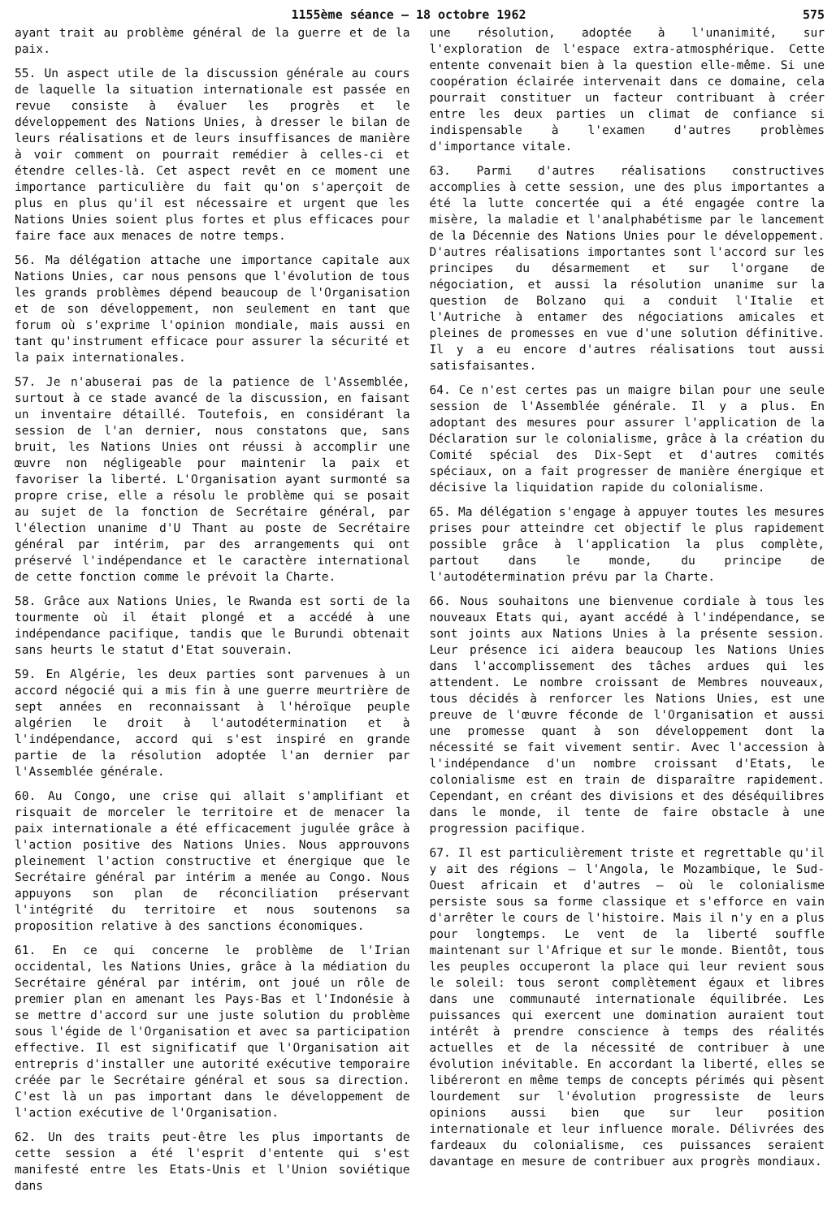1155ème séance — 18 octobre 1962 575
ayant trait au problème général de la guerre et de la paix.
55. Un aspect utile de la discussion générale au cours de laquelle la situation internationale est passée en revue consiste à évaluer les progrès et le développement des Nations Unies, à dresser le bilan de leurs réalisations et de leurs insuffisances de manière à voir comment on pourrait remédier à celles-ci et étendre celles-là. Cet aspect revêt en ce moment une importance particulière du fait qu'on s'aperçoit de plus en plus qu'il est nécessaire et urgent que les Nations Unies soient plus fortes et plus efficaces pour faire face aux menaces de notre temps.
56. Ma délégation attache une importance capitale aux Nations Unies, car nous pensons que l'évolution de tous les grands problèmes dépend beaucoup de l'Organisation et de son développement, non seulement en tant que forum où s'exprime l'opinion mondiale, mais aussi en tant qu'instrument efficace pour assurer la sécurité et la paix internationales.
57. Je n'abuserai pas de la patience de l'Assemblée, surtout à ce stade avancé de la discussion, en faisant un inventaire détaillé. Toutefois, en considérant la session de l'an dernier, nous constatons que, sans bruit, les Nations Unies ont réussi à accomplir une œuvre non négligeable pour maintenir la paix et favoriser la liberté. L'Organisation ayant surmonté sa propre crise, elle a résolu le problème qui se posait au sujet de la fonction de Secrétaire général, par l'élection unanime d'U Thant au poste de Secrétaire général par intérim, par des arrangements qui ont préservé l'indépendance et le caractère international de cette fonction comme le prévoit la Charte.
58. Grâce aux Nations Unies, le Rwanda est sorti de la tourmente où il était plongé et a accédé à une indépendance pacifique, tandis que le Burundi obtenait sans heurts le statut d'Etat souverain.
59. En Algérie, les deux parties sont parvenues à un accord négocié qui a mis fin à une guerre meurtrière de sept années en reconnaissant à l'héroïque peuple algérien le droit à l'autodétermination et à l'indépendance, accord qui s'est inspiré en grande partie de la résolution adoptée l'an dernier par l'Assemblée générale.
60. Au Congo, une crise qui allait s'amplifiant et risquait de morceler le territoire et de menacer la paix internationale a été efficacement jugulée grâce à l'action positive des Nations Unies. Nous approuvons pleinement l'action constructive et énergique que le Secrétaire général par intérim a menée au Congo. Nous appuyons son plan de réconciliation préservant l'intégrité du territoire et nous soutenons sa proposition relative à des sanctions économiques.
61. En ce qui concerne le problème de l'Irian occidental, les Nations Unies, grâce à la médiation du Secrétaire général par intérim, ont joué un rôle de premier plan en amenant les Pays-Bas et l'Indonésie à se mettre d'accord sur une juste solution du problème sous l'égide de l'Organisation et avec sa participation effective. Il est significatif que l'Organisation ait entrepris d'installer une autorité exécutive temporaire créée par le Secrétaire général et sous sa direction. C'est là un pas important dans le développement de l'action exécutive de l'Organisation.
62. Un des traits peut-être les plus importants de cette session a été l'esprit d'entente qui s'est manifesté entre les Etats-Unis et l'Union soviétique dans
une résolution, adoptée à l'unanimité, sur l'exploration de l'espace extra-atmosphérique. Cette entente convenait bien à la question elle-même. Si une coopération éclairée intervenait dans ce domaine, cela pourrait constituer un facteur contribuant à créer entre les deux parties un climat de confiance si indispensable à l'examen d'autres problèmes d'importance vitale.
63. Parmi d'autres réalisations constructives accomplies à cette session, une des plus importantes a été la lutte concertée qui a été engagée contre la misère, la maladie et l'analphabétisme par le lancement de la Décennie des Nations Unies pour le développement. D'autres réalisations importantes sont l'accord sur les principes du désarmement et sur l'organe de négociation, et aussi la résolution unanime sur la question de Bolzano qui a conduit l'Italie et l'Autriche à entamer des négociations amicales et pleines de promesses en vue d'une solution définitive. Il y a eu encore d'autres réalisations tout aussi satisfaisantes.
64. Ce n'est certes pas un maigre bilan pour une seule session de l'Assemblée générale. Il y a plus. En adoptant des mesures pour assurer l'application de la Déclaration sur le colonialisme, grâce à la création du Comité spécial des Dix-Sept et d'autres comités spéciaux, on a fait progresser de manière énergique et décisive la liquidation rapide du colonialisme.
65. Ma délégation s'engage à appuyer toutes les mesures prises pour atteindre cet objectif le plus rapidement possible grâce à l'application la plus complète, partout dans le monde, du principe de l'autodétermination prévu par la Charte.
66. Nous souhaitons une bienvenue cordiale à tous les nouveaux Etats qui, ayant accédé à l'indépendance, se sont joints aux Nations Unies à la présente session. Leur présence ici aidera beaucoup les Nations Unies dans l'accomplissement des tâches ardues qui les attendent. Le nombre croissant de Membres nouveaux, tous décidés à renforcer les Nations Unies, est une preuve de l'œuvre féconde de l'Organisation et aussi une promesse quant à son développement dont la nécessité se fait vivement sentir. Avec l'accession à l'indépendance d'un nombre croissant d'Etats, le colonialisme est en train de disparaître rapidement. Cependant, en créant des divisions et des déséquilibres dans le monde, il tente de faire obstacle à une progression pacifique.
67. Il est particulièrement triste et regrettable qu'il y ait des régions — l'Angola, le Mozambique, le Sud-Ouest africain et d'autres — où le colonialisme persiste sous sa forme classique et s'efforce en vain d'arrêter le cours de l'histoire. Mais il n'y en a plus pour longtemps. Le vent de la liberté souffle maintenant sur l'Afrique et sur le monde. Bientôt, tous les peuples occuperont la place qui leur revient sous le soleil: tous seront complètement égaux et libres dans une communauté internationale équilibrée. Les puissances qui exercent une domination auraient tout intérêt à prendre conscience à temps des réalités actuelles et de la nécessité de contribuer à une évolution inévitable. En accordant la liberté, elles se libéreront en même temps de concepts périmés qui pèsent lourdement sur l'évolution progressiste de leurs opinions aussi bien que sur leur position internationale et leur influence morale. Délivrées des fardeaux du colonialisme, ces puissances seraient davantage en mesure de contribuer aux progrès mondiaux.